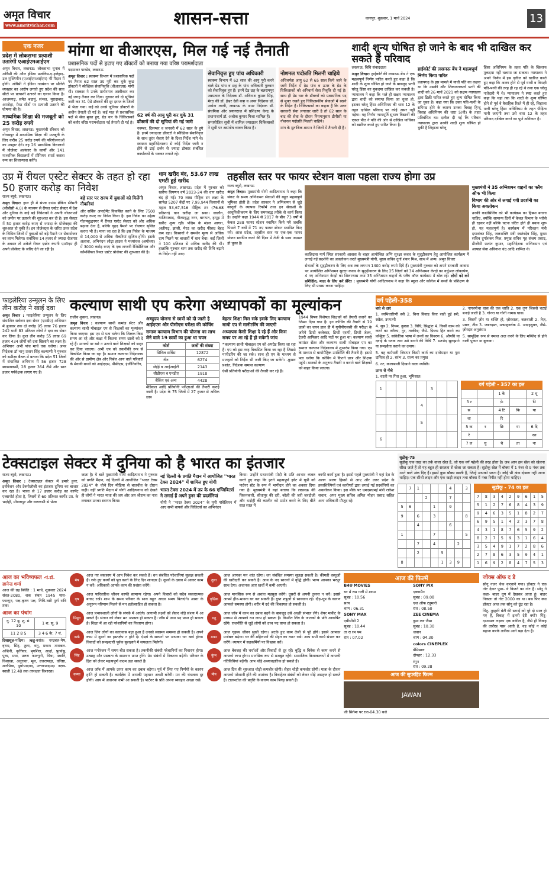अमृत विचार
www.amritvichar.com
शासन-सत्ता
कानपुर, शुक्रवार, 1 मार्च 2024
13
एक नजर
प्रदेश में लोकसभा प्रत्याशी उतारेगी एआईएमआईएम
अमृत विचार, लखनऊ: लोकसभा चुनाव में ओवैसी की ऑल इंडिया मजलिस-ए-इत्तेहाद-उल मुस्लिमीन (एआईएमआईएम) भी मैदान में होगी। ओवैसी ने इंडिया गठबंधन पर सौतेले व्यवहार का आरोप लगाते हुए प्रदेश की सात सीटों पर प्रत्याशी उतारने का एलान किया है। आजमगढ़, समेत बदायूं, संभल, मुरादाबाद, अमरोहा, मेरठ सीटों पर प्रत्याशी उतारने की घोषणा की है।
माध्यमिक शिक्षा की मजबूती को 25 करोड़ रुपये
अमृत विचार, लखनऊ: मुख्यमंत्री रविवार को गोरखपुर में माध्यमिक शिक्षा की मजबूती के लिए करीब 25 करोड़ रुपये की परियोजनाओं का उपहार देंगे। वह 26 माध्यमिक विद्यालयों में प्रोजेक्ट अलंकार के कार्यों और 141 माध्यमिक विद्यालयों में प्रीमियम स्मार्ट क्लास रूम का शिलान्यास करेंगे।
मांगा था वीआरएस, मिल गई नई तैनाती
प्रशासनिक पदों से हटाए गए डॉक्टरों को बनाया गया वरिष्ठ परामर्शदाता
पदमाकर पाण्डेय, लखनऊ
अमृत विचार : स्वास्थ्य विभाग में प्रशासनिक पदों पर तैनात 62 साल उम्र पूरी कर चुके कुछ डॉक्टरों ने स्वैच्छिक सेवानिवृत्ति (वीआरएस) मांगी थी। सरकार ने उनके प्रार्थनापत्र अस्वीकार कर नई जगह तैनात कर दिया। गुरवार को दो सूचियां जारी कर 31 ऐसे डॉक्टरों की दूर दराज के जिलों में भेजा गया। कई को उनसे जूनियर डॉक्टरों के अधीन तैनाती दी गई है। कई माह से प्रशासनिक पदों से सेवा मुक्त हुए, ग्रेड चार के चिकित्सकों को बतौर वरिष्ठ परामर्शदाता नई तैनाती दी गई है।
62 वर्ष की आयु पूरी कर चुके 31 डॉक्टरों की दो सूचियां की गई जारी
नवम्बर, दिसम्बर व जनवरी में 62 साल के हुये हैं। इनमें ज्यादातर डॉक्टरों ने स्वैच्छिक सेवानिवृत्त के साथ तुरंत सेवाएं देने के दिशा निर्देश मांगे थे। स्वास्थ्य महानिदेशालय से कोई निर्देश जारी न होने से ढाई दर्जन से ज्यादा डॉक्टर संबंधित कार्यालयों के चक्कर लगाते रहे।
सेवानिवृत्त हुए पांच अधिकारी
स्वास्थ्य विभाग में 62 साल की आयु पूरी करने वाले ग्रेड पांच व छह के पांच अधिकारी गुरुवार को सेवानिवृत्त हुए हैं। इनमें ग्रेड छह के बलरामपुर अस्पताल के निदेशक डॉ. अविनाश कुमार सिंह, मेरठ की डॉ. ईश्वर देवी बत्रा व अपर निदेशक डॉ. अर्चना त्यागी, लखनऊ के अपर निदेशक डॉ. संघमित्रा और प्रयागराज में प्रशिक्षण केन्द्र के प्रधानाचार्य डॉ. अशोक कुमार मिश्रा शामिल हैं।
समायोजित सूची में शामिल ज्यादातर चिकित्सकों ने सूची पर असंतोष व्यक्त किया है।
नोशनल पदोन्नति मिलनी चाहिये
अधिवर्षता आयु 62 से 65 साल किये जाने के जारी निर्देश में ग्रेड पांच व ऊपर के ग्रेड के चिकित्सकों को अनिवार्य सेवा निवृत्ति दी गई है। साथ ही ग्रेड चार के डॉक्टरों को प्रशासनिक पद से मुक्त रखते हुए चिकित्सकीय सेवाओं में रखने के निर्देश हैं। चिकित्सकों का कहना है कि अगर सरकारी सेवा लगातार जारी है तो 62 साल के बाद की सेवा के दौरान नियमानुसार डीपीसी या नोशनल पदोन्नति मिलती चाहिये।
मांग के मुताबिक शासन ने जिलों में तैनाती दी है।
शादी शून्य घोषित हो जाने के बाद भी दाखिल कर सकते हैं परिवाद
लखनऊ, विधि संवाददाता
अमृत विचार: हाईकोर्ट की लखनऊ बेंच ने एक महत्वपूर्ण निर्णय पारित करते हुए कहा है कि शादी के शून्य घोषित हो जाने के बावजूद पत्नी घरेलू हिंसा का मुकदमा दाखिल कर सकती है। न्यायालय ने कहा कि भले ही सक्षम न्यायालय द्वारा शादी को समाप्त किया जा चुका हो, इसका घरेलू हिंसा अधिनियम की धारा 12 के तहत दाखिल परिवाद पर कोई असर नहीं पड़ेगा। यह निर्णय न्यायमूर्ति सुभाष विद्यार्थी की एकल पीठ ने पति की ओर से दाखिल याचिका को खारिज करते हुए पारित किया है।
हाईकोर्ट की लखनऊ बेंच ने महत्वपूर्ण निर्णय किया पारित
प्रतापगढ़ के इस मामले में याची पति का कहना था कि उसकी और शिकायतकर्ता पत्नी की शादी को 26 मार्च 2021 को सक्षम न्यायालय द्वारा डिक्री पारित करते हुए शून्य घोषित किया जा चुका है। कहा गया कि उक्त पति-पत्नी के सपिण्ड होने के कारण उनका विवाह हिन्दू विवाह अधिनियम की धारा 5(वी) के तहत प्रतिबंधित था। दलील दी गई कि परिवार न्यायालय द्वारा उनकी शादी शून्य घोषित हो चुकी है लिहाजा घरेलू
हिंसा अधिनियम के तहत पति के खिलाफ मुकदमा नहीं चलाया जा सकता। न्यायालय ने अपने निर्णय में इस दलील को खारिज करते हुए कहा कि अलग होने से पूर्व याची व विपक्षी पति-पत्नी की तरह ही रह रहे थे तथा एक घरेलू नातेदारी में थे। न्यायालय ने स्पष्ट करते हुए कहा कि यहां तक कि शादी के शून्य घोषित होने से पूर्व वे वैवाहिक रिश्ते में ही रहे, लिहाजा पत्नी घरेलू हिंसा अधिनियम के तहत पीड़िता मानी जाएगी तथा उसे धारा 12 के तहत परिवाद दाखिल करने का पूर्ण अधिकार है।
उप्र में रीयल एस्टेट सेक्टर के तहत हो रहा 50 हजार करोड़ का निवेश
राज्य ब्यूरो, लखनऊ।
अमृत विचार: हाल ही में संपन्न ग्राउंड ब्रेकिंग सेरेमनी (जीबीसी 4.0) के माध्यम से रीयल एस्टेट सेक्टर में देश और दुनिया के कई बड़े निवेशकों ने अपनी योजनाओं को जमीन पर उतारने की शुरुआत कर दी है। इस सेक्टर में 50 हजार करोड़ रुपए से ज्यादा के प्रोजेक्ट्स की शुरुआत हो चुकी है। इन प्रोजेक्ट्स के जरिए उत्तर प्रदेश के विभिन्न जिलों में युवाओं को बड़े पैमाने पर सेवायोजन का लाभ मिलेगा। सर्वाधिक 14 हजार से ज्यादा रोजगार के अवसर तो अकेले रीयल एस्टेट कंपनी एम3एम ही अपने प्रोजेक्ट के जरिए देने जा रही है।
बड़े स्तर पर राज्य में युवाओं को मिलेंगी नौकरियां
और सर्विस अपार्टमेंट विकसित करने के लिए 7500 करोड़ रुपए का निवेश किया है। इस निवेश का उद्देश्य गौतमबुद्धनगर में रीयल एस्टेट सेक्टर को और अधिक बढ़ावा देना है, बल्कि वृहद पैमाने पर रोजगार सृजित करना भी है। माना जा रहा है कि इस निवेश के माध्यम से 14,000 से अधिक नौकरियां सृजित होंगी। इसके अलावा, अभिनंदन लोढ़ा हाउस ने मध्यांचल (अयोध्या) में 3000 करोड़ रुपए के एक लग्जरी रेजिडेंशियल और कॉमर्शियल रियल एस्टेट प्रोजेक्ट की शुरुआत की है।
धान खरीद बंद, 53.67 लाख एमटी हुई खरीद
अमृत विचार, लखनऊ: प्रदेश में गुरुवार को खरीफ विपणन वर्ष 2023-24 की धान खरीद बंद हो गई। 70 लाख मीट्रिक टन लक्ष्य के सापेक्ष 5207 केंद्रों पर 7,99,944 किसानों से महज 53,67,516 मीट्रिक टन (76.68 प्रतिशत) धान खरीदा जा सका। जालौन, गाजियाबाद, गौतमबुद्ध नगर, बागपत, हापुड़ में खरीद शून्य रही। पश्चिम के मंडल आगरा, अलीगढ़, झांसी, मेरठ का खरीद फीसद बेहद कम रहा। किसानों ने समर्थन मूल्य से अधिक दाम मिलने पर बाजारों में धान बेचा। कई जिलों ने 100 प्रतिशत से अधिक खरीद की थी। हालांकि गुरुवार शाम तक खरीद की तिथि बढ़ाने के निर्देश नहीं आए।
तहसील स्तर पर फायर स्टेशन वाला पहला राज्य होगा उप्र
राज्य ब्यूरो, लखनऊ
अमृत विचार: मुख्यमंत्री योगी आदित्यनाथ ने कहा कि संकट के समय अग्निशमन सेवाओं की बहुत महत्वपूर्ण भूमिका होती है। प्रदेश सरकार ने अग्निशमन से जुड़े कानूनों के व्यापक रिफॉर्म तथा इन सेवाओं के आधुनिकीकरण के लिए समयबद्ध तरीके से कार्य किया है। उन्होंने कहा 1944 से 2017 के बीच 73 वर्षों में केवल 288 फायर स्टेशन स्थापित किये गये जबकि पिछले 7 वर्षों में 71 नए फायर स्टेशन स्थापित किए गये। आज प्रदेश, तहसील स्तर पर एक-एक फायर स्टेशन स्थापित करने की दिशा में तेजी के साथ अग्रसर हो चुका है।
कालिदास मार्ग स्थित सरकारी आवास के बाहर आयोजित अग्नि सुरक्षा कवच के सुदृढ़ीकरण हेतु आयोजित कार्यक्रम में लगाई गई प्रदर्शनी का अवलोकन करते मुख्यमंत्री योगी, मुख्य सचिव दुर्गा शंकर मिश्र, साथ में अन्य। अमृत विचार
सेवाओं के सुदृढ़ीकरण के लिए अब तक लगभग 1400 करोड़ रुपये दिये हैं। मुख्यमंत्री गुरुवार को अपने सरकारी आवास पर आयोजित अग्निशमन सुरक्षा कवच के सुदृढ़ीकरण के लिए 25 जिलों को 34 अग्निशमन केन्द्रों का वर्चुअल लोकार्पण, 4 नए अग्निशमन केन्द्रों का शिलान्यास तथा 35 अग्निशमन वाहनों के फ्लैग ऑफ कार्यक्रम में बोल रहे। लोगों को करें प्रशिक्षित, मदद के लिए करें प्रेरित : मुख्यमंत्री योगी आदित्यनाथ ने कहा कि स्कूल और कॉलेज में बच्चों के प्रशिक्षण के लिए भी प्रयास करना चाहिए।
मुख्यमंत्री ने 35 अग्निशमन वाहनों का फ्लैग ऑफ भी किया
विभाग की ओर से लगाई गयी प्रदर्शनी का किया अवलोकन
उनकी काउंसिलिंग को भी कार्यक्रम का हिस्सा बनाना चाहिए, क्योंकि सामान्य दिनों में केवल विभाग के भरोसे ही रहकर नहीं बल्कि घटना घटित होते ही बचाव शुरू हो, यह महत्वपूर्ण है। कार्यक्रम में परिवहन मंत्री दयाशंकर सिंह, जलशक्ति मंत्री स्वतंत्रदेव सिंह, मुख्य सचिव दुर्गाशंकर मिश्र, प्रमुख सचिव गृह संजय प्रसाद, डीजीपी प्रशांत कुमार, महानिदेशक अग्निशमन एवं आपात सेवा अविनाश चंद्र आदि शामिल थे।
फाइलेरिया उन्मूलन के लिए तीन करोड़ ने खाई दवा
अमृत विचार : फाइलेरिया उन्मूलन के लिए संचालित सर्वजन दवा सेवन (एमडीए) अभियान में बुधवार तक दो करोड़ 95 लाख 76 हजार 242 यानी 83 प्रतिशत लोगों ने दवा का सेवन कर लिया है। कुल तीन करोड़ 55 लाख 69 हजार 434 लोगों को दवा खिलाने का लक्ष्य है। अभियान अभी पांच मार्च तक चलेगा। अपर निदेशक डॉ भानु प्रताप सिंह कल्याणी ने गुरुवार को समीक्षा बैठक में बताया कि प्रदेश 51 जिलों में संचालित अभियान में 56 हजार 728 स्वास्थ्यकर्मी, 28 हजार 364 टीमें और सात हजार पर्यवेक्षक लगाए गए हैं।
कल्याण साथी एप करेगा अध्यापकों का मूल्यांकन
राजीव शुक्ला, लखनऊ
अमृत विचार : कल्याण साथी कमांड सेंटर और कल्याण साथी मोबाइल एप से शिक्षकों का मूल्यांकन किया जाएगा। इस एप से पता चलेगा कि शिक्षक किस समय आ रहे और कक्षा में कितना समय छात्रों को दे रहे हैं। मानकों पर खरे न उतरने वाले शिक्षकों को बाहर कर दिया जाएगा। अभी एप को तकनीकी रूप से विकसित किया जा रहा है। समाज कल्याण निदेशालय की ओर से ग्रामीण क्षेत्र और निर्बल आय वाले परिवारों के मेधावी बच्चों को आईएएस, पीसीएस, इंजीनियरिंग,
अभ्युदय योजना से छात्रों को दी जाती है आईएएस और पीसीएस परीक्षा की कोचिंग
समाज कल्याण विभाग की योजना का लाभ लेने वाले 19 छात्रों का हुआ था चयन
| कोर्स | छात्रों की संख्या |
| --- | --- |
| सिविल सर्विस | 12872 |
| नीट | 6274 |
| जेईई व आईआईटी | 2143 |
| सीडीएस व एनडीए | 1918 |
| बैंकिंग एवं अन्य | 4428 |
मेडिकल आदि प्रतियोगी परीक्षाओं की तैयारी कराई जाती है। प्रदेश के 75 जिलों में 27 हजार से अधिक छात्र
बेहतर शिक्षा मिल सके इसके लिए कल्याण साथी एप से मानीटरिंग की जाएगी
अध्यापक कैसी शिक्षा दे रहे हैं और किस समय पर आ रहे हैं हो सकेगी जांच
“कल्याण साथी मोबाइल एप को अपग्रेड किया जा रहा है। एप को इस तरह विकसित किया जा रहा है जिससे मानीटरिंग की जा सके। साथ ही एप के माध्यम से मातहतों को निर्देश भी जारी किए जा सकेंगे। -कुमार प्रशांत, निदेशक समाज कल्याण
ऐसी प्रतियोगी परीक्षाओं की तैयारी कर रहे हैं।
1944 विषय विशेषज्ञ शिक्षकों को तैयारी कराने का जिम्मा दिया गया है। इन कोचिंग की तैयारी से 19 छात्रों का चयन हाल ही में यूपीपीएससी की परीक्षा के जरिये डिप्टी कलेक्टर, डिप्टी एसपी, डिप्टी जेलर, ट्रेजरी आफिसर आदि पदों पर हुआ था। कल्याण साथी कमांडर सेंटर और कल्याण साथी मोबाइल एप का समाज कल्याण निदेशालय में शुभारंभ किया गया। एप के माध्यम से बायोमैट्रिक उपस्थिति की तैयारी है। इससे पता चलेगा कि कोचिंग में कितने छात्र और शिक्षक पहुंचे। मानकों के अनुरूप तैयारी न कराने वाले शिक्षकों को बाहर किया जाएगा।
वर्ग पहेली-358
बाएं से दाएं
1. व्यभिचारिणी स्त्री 2. बिना विवाह किए रखी हुई स्त्री, रखैल, उपपत्नी
4. सूत्र 2. नियम, नुस्खा 3. विधि; सिद्धांत 4. किसी काम को करने का तरीका, गुर, तरकीब; जैसे- फ़िल्म हिट करने का फ़ॉर्मूला 5. सांकेतिक भाषा में तथ्यों का विवरण 6. औषधि या दवाई के घटक तथा उसे बनाने की विधि 7. मतभेद सुलझाने या समझौता कराने का उपाय।
5. वह कर्मचारी जिसपर किसी कार्य का दारोमदार या पूरा दायित्व हो 2. स्तंभ 3. राज्य का प्रमुख
6. नट, कलाबाजी दिखाने वाला व्यक्ति।
ऊपर से नीचे
1. धरती पर गिरा हुआ, भूमिसात।
2. नागरमोथा घास की एक जाति 2. एक तृण जिससे चटाई बनाई जाती है 3. गोनरा या गोनी नामक घास।
3. जिसमें ज़ोर या शक्ति हो, ज़ोरवाला, बलशाली 2. तेज़, प्रबल, तीव्र 3. जबरदस्त, उत्साहवर्धक 4. आग्रहयुक्त, जैसे- ज़ोरदार अनुशंसा।
5. सामूहिक रूप से नमाज अदा करने के लिए मस्जिद से होने वाली पुकार या बुलावा।
| 1 | | | | | 3 | | |
| | | | | 4 | | | |
| | | | | 5 | | | |
| 6 | | | | | | | |
वर्ग पहेली - 357 का हल
| | | 1 के | | 2 धू |
| 3 र | | फ़े | | पि |
| स | | 4 टि | कि | या |
| धा | | रि | | |
| 5 क | र | छि | या | 6 दि |
| रे | | | | खा |
| 7 ल | घु | चे | ता | ना |
टेक्सटाइल सेक्टर में दुनिया को है भारत का इंतजार
राज्य ब्यूरो, लखनऊ।
अमृत विचार : टेक्सटाइल सेक्टर में हमारे हुनर, इनोवेशन और टेक्नोलॉजी का इंतजार दुनिया का बाजार कर रहा है। भारत से 17 हजार करोड़ का कार्पेट एक्सपोर्ट होता है, जिसमें से 60 प्रतिशत कार्पेट उप्र. के भदोही, मीरजापुर और वाराणसी से भेजा
जाता है। ये बातें मुख्यमंत्री योगी आदित्यनाथ ने गुरुवार को प्रगति मैदान, नई दिल्ली में आयोजित ''भारत टेक्स 2024'' के चौथे दिन मीडिया से बातचीत के दौरान कही। वहीं प्रगति मैदान में योगी आदित्यनाथ को देखते ही लोगों ने भारत माता की जय और जय श्रीराम का नारा लगाकर उनका स्वागत किया।
नई दिल्ली के प्रगति मैदान में आयोजित ''भारत टेक्स 2024'' में शामिल हुए योगी
भारत टेक्स 2024 में उप्र के 66 एग्जिबिटर्स ने लगाई हैं अपने हुनर की प्रदर्शनियां
योगी ने ''भारत टेक्स 2024'' के यूपी पॉवेलियन में आए सभी बायर्स और विजिटर्स का अभिनंदन
किया। उन्होंने प्रधानमंत्री मोदी के प्रति आभार व्यक्त करते हुए कहा कि इतने महत्वपूर्ण इवेंट में यूपी को पार्टनर स्टेट के रूप में भागीदार होने का अवसर दिया गया है। मुख्यमंत्री ने यहां बताया कि लखनऊ की चिकनकारी, सीतापुर की दरी, बरेली की जरी जरदोजी और भदोही की कालीन को प्रमोट करने के लिए बीते सात साल में
काफी कार्य हुआ है। इससे पहले मुख्यमंत्री ने यहां देश के अलग अलग हिस्सों से आए और उत्तर प्रदेश के हस्तशिल्पियों एवं कारीगरों द्वारा लगाई गई प्रदर्शनियों का अवलोकन किया। इस मौके पर एमएसएमई मंत्री राकेश सचान, अपर मुख्य सचिव अमित मोहन प्रसाद सहित अन्य अधिकारी मौजूद रहे।
सुडोकू-75
सुडोकू एक तरह का तर्क वाला खेल है, जो एक वर्ग पहेली की तरह होता है। जब आप इस खेल को खेलना सीख जाते हैं तो यह बहुत ही सरलता से खेला जा सकता है। सुडोकू खेल में बॉक्स में 1 नंबर से 9 नंबर तक आने वाले अंक दिए हैं। इसमें कुछ बॉक्स खाली हैं, जिन्हें आपको भरना है। कोई भी अंक दोबारा नहीं आना चाहिए। एक सीधी लाइन और एक खड़ी लाइन तथा बॉक्स में नंबर रिपीट नहीं होना चाहिए।
| | 7 | 1 | | | | 4 | | 3 |
| | | | 2 | | | 7 | | |
| 5 | 6 | | | 1 | | 9 | | |
| 9 | | 6 | | 3 | | | | 8 |
| | | 4 | | | | 6 | | |
| 1 | | | | 7 | | | | 5 |
| | | 7 | | 4 | | | 2 | |
| | | 2 | | | 5 | | | |
| 8 | | | | | 1 | 3 | 9 | |
सुडोकू - 74 का हल
| 7 | 8 | 3 | 4 | 2 | 9 | 6 | 1 | 5 |
| 5 | 1 | 2 | 7 | 6 | 8 | 4 | 3 | 9 |
| 9 | 4 | 6 | 3 | 5 | 1 | 8 | 2 | 7 |
| 6 | 9 | 5 | 1 | 4 | 2 | 3 | 7 | 8 |
| 4 | 3 | 1 | 8 | 7 | 6 | 5 | 9 | 2 |
| 8 | 2 | 7 | 5 | 9 | 3 | 1 | 6 | 4 |
| 3 | 5 | 4 | 9 | 1 | 7 | 2 | 8 | 6 |
| 2 | 7 | 8 | 6 | 3 | 5 | 9 | 4 | 1 |
| 1 | 6 | 9 | 2 | 8 | 4 | 7 | 5 | 3 |
आज का भविष्यफल -पं.डॉ. ज्ञानेन्द्र शर्मा
आज की ग्रह स्थिति : 1 मार्च, शुक्रवार 2024 संवत-2080, शक संवत 1945 मास-फाल्गुन, पक्ष-कृष्ण पक्ष, तिथि-षष्ठी पूर्ण रात्रि तक।
आज का पंचांग
| गु. 12 बु. शु. मं. 10 | 1 श. सू. 9 |
| 11 2 8 5 | 3 4 6 के. 7 चं. |
दिशाशूल-पश्चिम। ऋतु-वसंत। चन्द्रबल-मेष, वृषभ, सिंह, तुला, धनु, मकर। ताराबल-अश्विनी, कृत्तिका, मृगशिरा, आर्द्रा, पुनर्वसु, पुष्य, मघा, उत्तरा फाल्गुनी, चित्रा, स्वाति, विशाखा, अनुराधा, मूल, उत्तराषाढ़ा, धनिष्ठा, शतभिषा, पूर्वाभाद्रपद, उत्तराभाद्रपद। नक्षत्र-स्वाती 12.48 तक तत्पश्चात विशाखा।
मेष
आज नए व्यवसाय में आप निवेश कर सकते हैं। धन संबंधित परेशानियां सुलझ सकती हैं। रुके हुए कार्यों को पूरा करने के लिए दिन शानदार है। दूसरों के दबाव में आकर काम न करें। अधिकारी आपके काम की प्रशंसा करेंगे।
वृष
आज पारिवारिक जीवन काफी सामान्य रहेगा। अपने विचारों को सदैव सकारात्मक बनाए रखें। शाम के समय परिवार के साथ बहुत अच्छा समय बिताएंगे। आशा के अनुरूप परिणाम मिलने से मन हतोत्साहित हो सकता है।
मिथुन
आज प्रभावशाली लोगों के संपर्क में आएंगे। आगामी लक्ष्यों को लेकर थोड़े संशय में आ सकते हैं। संतान को लेकर मन अप्रसन्न हो सकता है। जॉब में उच्च पद प्राप्त हो सकता है। शिक्षा में आ रही परेशानियों का निवारण होगा।
कर्क
आज जिन लोगों का कारावास बढ़ा हुआ है उनको स्वास्थ्य समस्या हो सकती है। अपने काम में दूसरों का हस्तक्षेप न होने दें। ऐश्वर्य के साधनों पर आपका धन खर्च होगा। विवादों को समझदारी पूर्वक सुलझाने में सफलता मिलेगी।
सिंह
आज मनोरंजन में समय बीत सकता है। तकनीकी संबंधी परेशानियों का निवारण होगा। उत्साह और प्रसन्नता के समाचार प्राप्त होंगे। प्रेम संबंधों में निकटता बढ़ेगी। परिवार के हित को लेकर महत्वपूर्ण कदम उठा सकते हैं।
कन्या
आज जॉब में आपके ऊपर काम का दबाव बढ़ेगा। पूर्व में लिए गए निर्णयों के कारण हानि हो सकती है। कार्यक्षेत्र में आपकी पहचान अच्छी बनेगी। मन की चंचलता दूर होगी। आय में अचानक कमी आ सकती है। पार्टनर के प्रति अपना व्यवहार अच्छा रखें।
तुला
आज आपका मन शांत रहेगा। धन संबंधित समस्या सुलझ सकती है। कीमती वस्तुओं की खरीदारी कर सकते हैं। आय के नए साधनों में वृद्धि होगी। भाग्य आपका भरपूर साथ देगा। अचानक आए खर्चों में कमी आएगी।
वृश्चिक
आज मानसिक रूप से अशांत महसूस करेंगे। दूसरों से अपनी तुलना न करें। इससे आपमें हीन-भावना घर कर सकती है। गुप्त शत्रुओं से सावधान रहें। दौड़-धूप के कारण आपको समस्या होगी। शरीर में दर्द की शिकायत हो सकती है।
धनु
आज जॉब में काम का दबाव बढ़ने के बावजूद उसे अच्छी संभाल लेंगे। शेयर मार्केट के माध्यम से आपको धन लाभ हो सकता है। विपरीत लिंग के जातकों के प्रति आकर्षित रहेंगे। राजनीति से जुड़े लोगों को उच्च पद प्राप्त हो सकता है।
मकर
आज गृहस्थ जीवन सुखी रहेगा। अटके हुए काम तेजी से पूरे होंगे। इससे आपका मनोबल बढ़ेगा। घर की महिलाओं की सेहत का ध्यान रखें। आप सभी कार्य संभल कर करेंगे। व्यापार में सहकर्मियों पर विश्वास करें।
कुंभ
आज बेवजह की चर्चाओं और विवादों से दूर रहें। बुद्धि व विवेक से काम करने से आपको लाभ होगा। मानसिक रूप से मजबूत रहेंगे। सामाजिक क्रियाकलापों में आपकी गतिविधियां बढ़ेंगी। आप थोड़े अव्यावहारिक हो सकते हैं।
मीन
आज दिन की शुरुआत थोड़ी कमजोर रहेगी। सेहत थोड़ी कमजोर रहेगी। यात्रा के दौरान आपको परेशानी होने की आशंका है। विवाहेतर संबंधों को लेकर थोड़े असहज हो सकते हैं। टालमटोल की प्रवृत्ति के कारण काम बिगड़ सकते हैं।
आज की फिल्में
B4U MOVIES
घर में राम गली में श्याम
सुबह : 10.56
सत्य
शाम : 06.31
SONY MAX
एबीसीडी 2
सुबह : 10.44
ता रा रम पम
रात : 07.02
SONY PIX
एक्वामैन
सुबह : 09.08
एज ऑफ ट्यूमारो
रात : 08.50
ZEE CINEMA
कुछ लव जैसा
सुबह : 10.30
जवान
शाम : 04.30
colors CINEPLEX
बेमिसाल
दोपहर : 12.33
रंगून
रात : 09.28
आज की सुपरहिट फिल्म
JAWAN
जी सिनेमा पर रात-04.30 बजे
जोक्स ऑफ द डे
सोनू नजर चेक करवाने गया। डॉक्टर ने एक नोट देकर पूछा- ये कितने का नोट है। सोनू ने कहा- बाहर धूप में देखकर आता हूं। बाहर निकला तो नोट 2000 का था। बस फिर क्या डॉक्टर आज तक सोनू को ढूंढ रहा है।
चिंटू- तुम्हारी बेटी की सगाई को पूरे दो साल हो गए हैं, विवाह में इतनी देरी क्यों? पिंटू- दरअसल लड़का एक वकील है, जैसे ही विवाह की तारीख पास आती है, वह कोई न कोई बहाना करके तारीख आगे बढ़ा देता है।